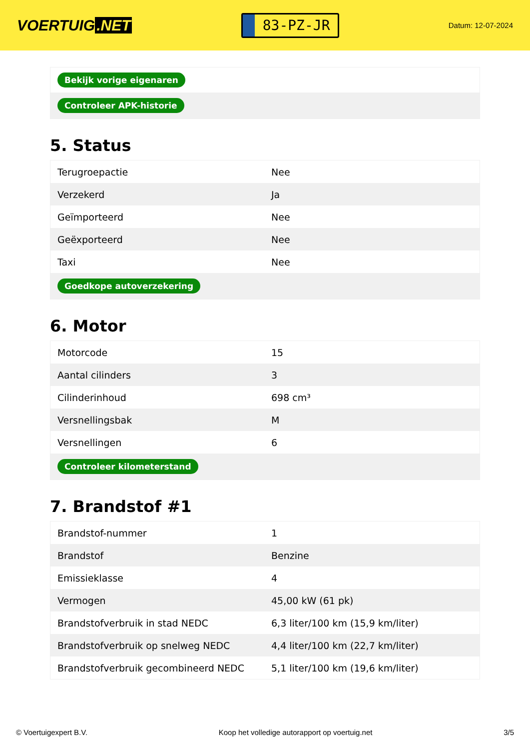VOERTUIG.NET
83-PZ-JR
Datum: 12-07-2024
| Bekijk vorige eigenaren |
| Controleer APK-historie |
5. Status
| Terugroepactie | Nee |
| Verzekerd | Ja |
| Geïmporteerd | Nee |
| Geëxporteerd | Nee |
| Taxi | Nee |
| Goedkope autoverzekering | |
6. Motor
| Motorcode | 15 |
| Aantal cilinders | 3 |
| Cilinderinhoud | 698 cm³ |
| Versnellingsbak | M |
| Versnellingen | 6 |
| Controleer kilometerstand | |
7. Brandstof #1
| Brandstof-nummer | 1 |
| Brandstof | Benzine |
| Emissieklasse | 4 |
| Vermogen | 45,00 kW (61 pk) |
| Brandstofverbruik in stad NEDC | 6,3 liter/100 km (15,9 km/liter) |
| Brandstofverbruik op snelweg NEDC | 4,4 liter/100 km (22,7 km/liter) |
| Brandstofverbruik gecombineerd NEDC | 5,1 liter/100 km (19,6 km/liter) |
© Voertuigexpert B.V. Koop het volledige autorapport op voertuig.net 3/5